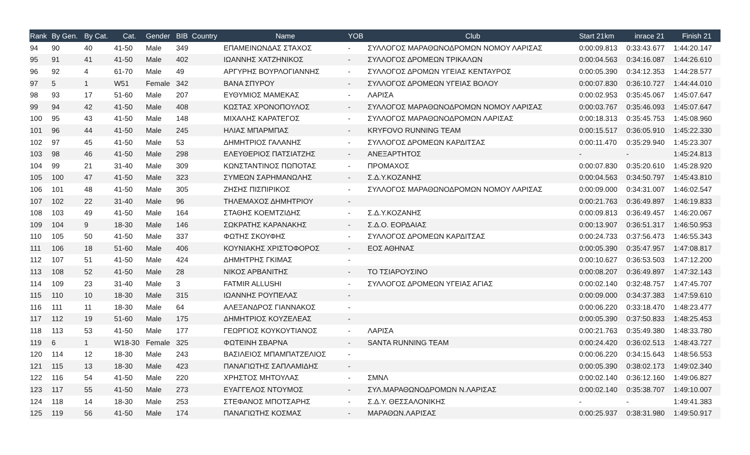| Rank | By Gen. | By Cat. | Cat. | Gender | BIB | Country | Name | YOB | Club | Start 21km | inrace 21 | Finish 21 |
| --- | --- | --- | --- | --- | --- | --- | --- | --- | --- | --- | --- | --- |
| 94 | 90 | 40 | 41-50 | Male | 349 | | ΕΠΑΜΕΙΝΩΝΔΑΣ ΣΤΑΧΟΣ | - | ΣΥΛΛΟΓΟΣ ΜΑΡΑΘΩΝΟΔΡΟΜΩΝ ΝΟΜΟΥ ΛΑΡΙΣΑΣ | 0:00:09.813 | 0:33:43.677 | 1:44:20.147 |
| 95 | 91 | 41 | 41-50 | Male | 402 | | ΙΩΑΝΝΗΣ ΧΑΤΖΗΝΙΚΟΣ | - | ΣΥΛΛΟΓΟΣ ΔΡΟΜΕΩΝ ΤΡΙΚΑΛΩΝ | 0:00:04.563 | 0:34:16.087 | 1:44:26.610 |
| 96 | 92 | 4 | 61-70 | Male | 49 | | ΑΡΓΥΡΗΣ ΒΟΥΡΛΟΓΙΑΝΝΗΣ | - | ΣΥΛΛΟΓΟΣ ΔΡΟΜΩΝ ΥΓΕΙΑΣ ΚΕΝΤΑΥΡΟΣ | 0:00:05.390 | 0:34:12.353 | 1:44:28.577 |
| 97 | 5 | 1 | W51 | Female | 342 | | ΒΑΝΑ ΣΠΥΡΟΥ | - | ΣΥΛΛΟΓΟΣ ΔΡΟΜΕΩΝ ΥΓΕΙΑΣ ΒΟΛΟΥ | 0:00:07.830 | 0:36:10.727 | 1:44:44.010 |
| 98 | 93 | 17 | 51-60 | Male | 207 | | ΕΥΘΥΜΙΟΣ ΜΑΜΕΚΑΣ | - | ΛΑΡΙΣΑ | 0:00:02.953 | 0:35:45.067 | 1:45:07.647 |
| 99 | 94 | 42 | 41-50 | Male | 408 | | ΚΩΣΤΑΣ ΧΡΟΝΟΠΟΥΛΟΣ | - | ΣΥΛΛΟΓΟΣ ΜΑΡΑΘΩΝΟΔΡΟΜΩΝ ΝΟΜΟΥ ΛΑΡΙΣΑΣ | 0:00:03.767 | 0:35:46.093 | 1:45:07.647 |
| 100 | 95 | 43 | 41-50 | Male | 148 | | ΜΙΧΑΛΗΣ ΚΑΡΑΤΕΓΟΣ | - | ΣΥΛΛΟΓΟΣ ΜΑΡΑΘΩΝΟΔΡΟΜΩΝ ΛΑΡΙΣΑΣ | 0:00:18.313 | 0:35:45.753 | 1:45:08.960 |
| 101 | 96 | 44 | 41-50 | Male | 245 | | ΗΛΙΑΣ ΜΠΑΡΜΠΑΣ | - | KRYFOVO RUNNING TEAM | 0:00:15.517 | 0:36:05.910 | 1:45:22.330 |
| 102 | 97 | 45 | 41-50 | Male | 53 | | ΔΗΜΗΤΡΙΟΣ ΓΑΛΑΝΗΣ | - | ΣΥΛΛΟΓΟΣ ΔΡΟΜΕΩΝ ΚΑΡΔΙΤΣΑΣ | 0:00:11.470 | 0:35:29.940 | 1:45:23.307 |
| 103 | 98 | 46 | 41-50 | Male | 298 | | ΕΛΕΥΘΕΡΙΟΣ ΠΑΤΣΙΑΤΖΗΣ | - | ΑΝΕΞΑΡΤΗΤΟΣ | - | - | 1:45:24.813 |
| 104 | 99 | 21 | 31-40 | Male | 309 | | ΚΩΝΣΤΑΝΤΙΝΟΣ ΠΩΠΟΤΑΣ | - | ΠΡΟΜΑΧΟΣ | 0:00:07.830 | 0:35:20.610 | 1:45:28.920 |
| 105 | 100 | 47 | 41-50 | Male | 323 | | ΣΥΜΕΩΝ ΣΑΡΗΜΑΝΩΛΗΣ | - | Σ.Δ.Υ.ΚΟΖΑΝΗΣ | 0:00:04.563 | 0:34:50.797 | 1:45:43.810 |
| 106 | 101 | 48 | 41-50 | Male | 305 | | ΖΗΣΗΣ ΠΙΣΠΙΡΙΚΟΣ | - | ΣΥΛΛΟΓΟΣ ΜΑΡΑΘΩΝΟΔΡΟΜΩΝ ΝΟΜΟΥ ΛΑΡΙΣΑΣ | 0:00:09.000 | 0:34:31.007 | 1:46:02.547 |
| 107 | 102 | 22 | 31-40 | Male | 96 | | ΤΗΛΕΜΑΧΟΣ ΔΗΜΗΤΡΙΟΥ | - | | 0:00:21.763 | 0:36:49.897 | 1:46:19.833 |
| 108 | 103 | 49 | 41-50 | Male | 164 | | ΣΤΑΘΗΣ ΚΟΕΜΤΖΙΔΗΣ | - | Σ.Δ.Υ.ΚΟΖΑΝΗΣ | 0:00:09.813 | 0:36:49.457 | 1:46:20.067 |
| 109 | 104 | 9 | 18-30 | Male | 146 | | ΣΩΚΡΑΤΗΣ ΚΑΡΑΝΑΚΗΣ | - | Σ.Δ.Ο. ΕΟΡΔΑΙΑΣ | 0:00:13.907 | 0:36:51.317 | 1:46:50.953 |
| 110 | 105 | 50 | 41-50 | Male | 337 | | ΦΩΤΗΣ ΣΚΟΥΦΗΣ | - | ΣΥΛΛΟΓΟΣ ΔΡΟΜΕΩΝ ΚΑΡΔΙΤΣΑΣ | 0:00:24.733 | 0:37:56.473 | 1:46:55.343 |
| 111 | 106 | 18 | 51-60 | Male | 406 | | ΚΟΥΝΙΑΚΗΣ ΧΡΙΣΤΟΦΟΡΟΣ | - | ΕΟΣ ΑΘΗΝΑΣ | 0:00:05.390 | 0:35:47.957 | 1:47:08.817 |
| 112 | 107 | 51 | 41-50 | Male | 424 | | ΔΗΜΗΤΡΗΣ ΓΚΙΜΑΣ | - | | 0:00:10.627 | 0:36:53.503 | 1:47:12.200 |
| 113 | 108 | 52 | 41-50 | Male | 28 | | ΝΙΚΟΣ ΑΡΒΑΝΙΤΗΣ | - | ΤΟ ΤΣΙΑΡΟΥΣΙΝΟ | 0:00:08.207 | 0:36:49.897 | 1:47:32.143 |
| 114 | 109 | 23 | 31-40 | Male | 3 | | FATMIR ALLUSHI | - | ΣΥΛΛΟΓΟΣ ΔΡΟΜΕΩΝ ΥΓΕΙΑΣ ΑΓΙΑΣ | 0:00:02.140 | 0:32:48.757 | 1:47:45.707 |
| 115 | 110 | 10 | 18-30 | Male | 315 | | ΙΩΑΝΝΗΣ ΡΟΥΠΕΛΑΣ | - | | 0:00:09.000 | 0:34:37.383 | 1:47:59.610 |
| 116 | 111 | 11 | 18-30 | Male | 64 | | ΑΛΕΞΑΝΔΡΟΣ ΓΙΑΝΝΑΚΟΣ | - | | 0:00:06.220 | 0:33:18.470 | 1:48:23.477 |
| 117 | 112 | 19 | 51-60 | Male | 175 | | ΔΗΜΗΤΡΙΟΣ ΚΟΥΖΕΛΕΑΣ | - | | 0:00:05.390 | 0:37:50.833 | 1:48:25.453 |
| 118 | 113 | 53 | 41-50 | Male | 177 | | ΓΕΩΡΓΙΟΣ ΚΟΥΚΟΥΤΙΑΝΟΣ | - | ΛΑΡΙΣΑ | 0:00:21.763 | 0:35:49.380 | 1:48:33.780 |
| 119 | 6 | 1 | W18-30 | Female | 325 | | ΦΩΤΕΙΝΗ ΣΒΑΡΝΑ | - | SANTA RUNNING TEAM | 0:00:24.420 | 0:36:02.513 | 1:48:43.727 |
| 120 | 114 | 12 | 18-30 | Male | 243 | | ΒΑΣΙΛΕΙΟΣ ΜΠΑΜΠΑΤΖΕΛΙΟΣ | - | | 0:00:06.220 | 0:34:15.643 | 1:48:56.553 |
| 121 | 115 | 13 | 18-30 | Male | 423 | | ΠΑΝΑΓΙΩΤΗΣ ΣΑΠΛΑΜΙΔΗΣ | - | | 0:00:05.390 | 0:38:02.173 | 1:49:02.340 |
| 122 | 116 | 54 | 41-50 | Male | 220 | | ΧΡΗΣΤΟΣ ΜΗΤΟΥΛΑΣ | - | ΣΜΝΛ | 0:00:02.140 | 0:36:12.160 | 1:49:06.827 |
| 123 | 117 | 55 | 41-50 | Male | 273 | | ΕΥΑΓΓΕΛΟΣ ΝΤΟΥΜΟΣ | - | ΣΥΛ.ΜΑΡΑΘΩΝΟΔΡΟΜΩΝ Ν.ΛΑΡΙΣΑΣ | 0:00:02.140 | 0:35:38.707 | 1:49:10.007 |
| 124 | 118 | 14 | 18-30 | Male | 253 | | ΣΤΕΦΑΝΟΣ ΜΠΟΤΣΑΡΗΣ | - | Σ.Δ.Υ. ΘΕΣΣΑΛΟΝΙΚΗΣ | - | - | 1:49:41.383 |
| 125 | 119 | 56 | 41-50 | Male | 174 | | ΠΑΝΑΓΙΩΤΗΣ ΚΟΣΜΑΣ | - | ΜΑΡΑΘΩΝ.ΛΑΡΙΣΑΣ | 0:00:25.937 | 0:38:31.980 | 1:49:50.917 |